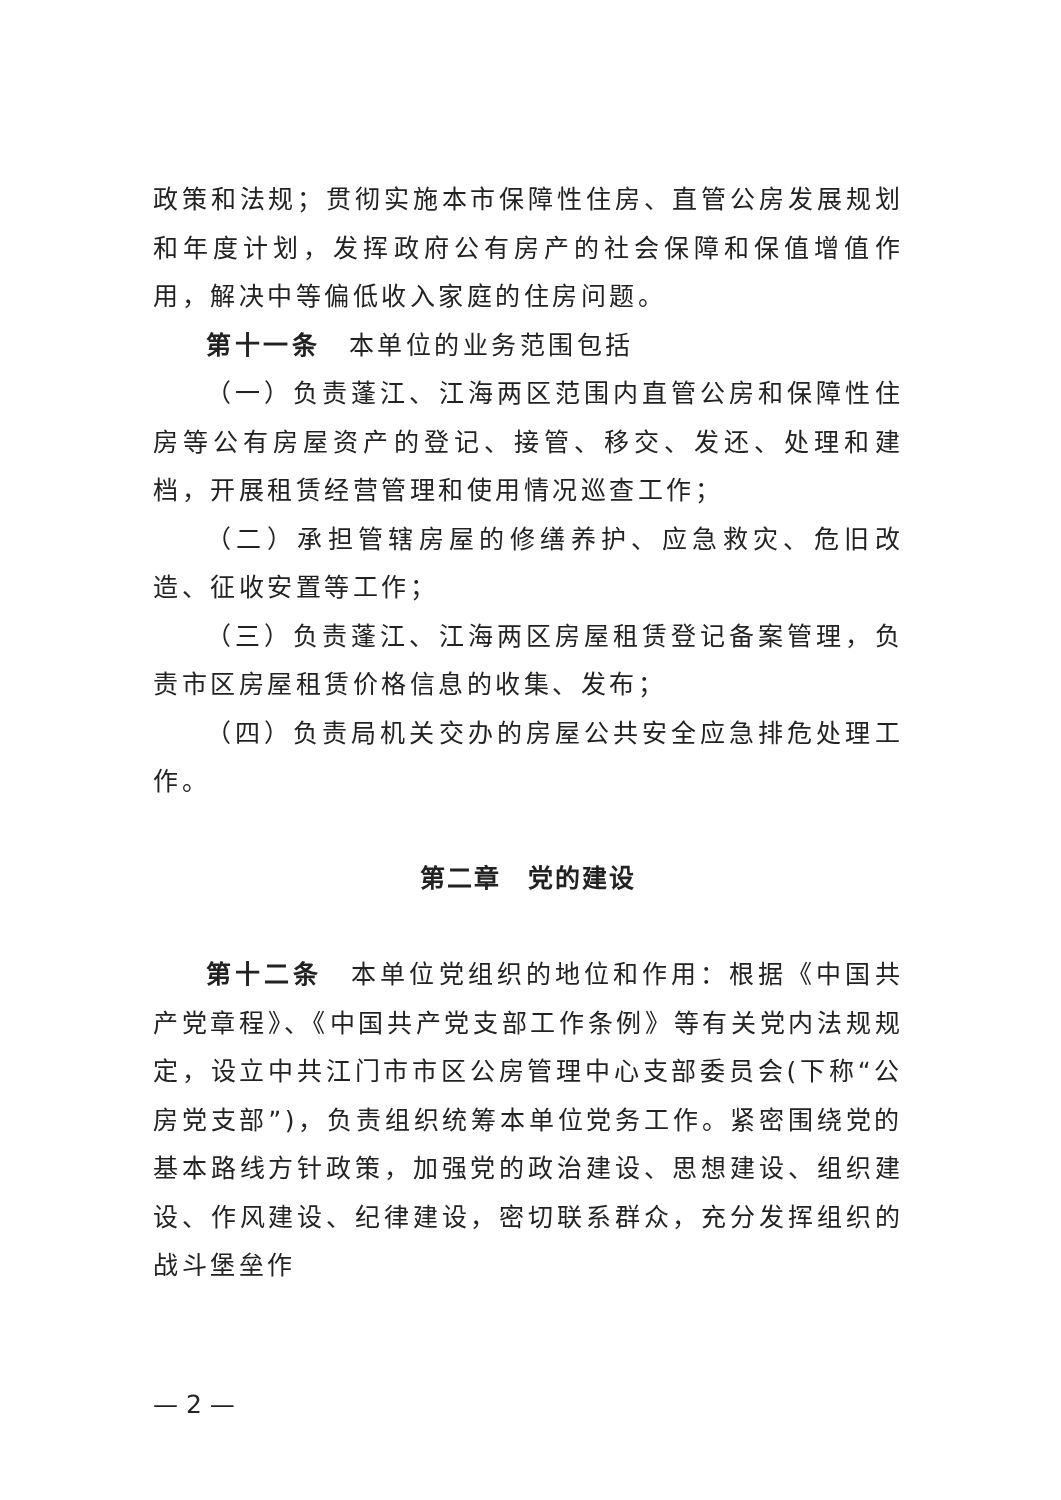政策和法规；贯彻实施本市保障性住房、直管公房发展规划和年度计划，发挥政府公有房产的社会保障和保值增值作用，解决中等偏低收入家庭的住房问题。
第十一条　本单位的业务范围包括
（一）负责蓬江、江海两区范围内直管公房和保障性住房等公有房屋资产的登记、接管、移交、发还、处理和建档，开展租赁经营管理和使用情况巡查工作；
（二）承担管辖房屋的修缮养护、应急救灾、危旧改造、征收安置等工作；
（三）负责蓬江、江海两区房屋租赁登记备案管理，负责市区房屋租赁价格信息的收集、发布；
（四）负责局机关交办的房屋公共安全应急排危处理工作。
第二章　党的建设
第十二条　本单位党组织的地位和作用：根据《中国共产党章程》、《中国共产党支部工作条例》等有关党内法规规定，设立中共江门市市区公房管理中心支部委员会(下称“公房党支部”)，负责组织统筹本单位党务工作。紧密围绕党的基本路线方针政策，加强党的政治建设、思想建设、组织建设、作风建设、纪律建设，密切联系群众，充分发挥组织的战斗堡垒作
— 2 —